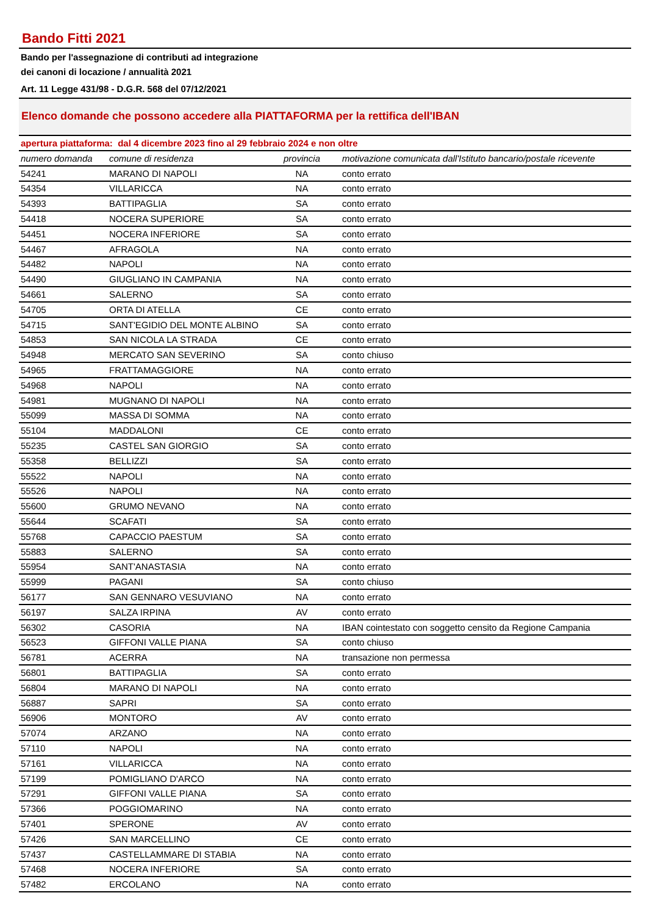Bando Fitti 2021
Bando per l'assegnazione di contributi ad integrazione
dei canoni di locazione / annualità 2021
Art. 11 Legge 431/98 - D.G.R. 568 del 07/12/2021
Elenco domande che possono accedere alla PIATTAFORMA per la rettifica dell'IBAN
apertura piattaforma: dal 4 dicembre 2023 fino al 29 febbraio 2024 e non oltre
| numero domanda | comune di residenza | provincia | motivazione comunicata dall'Istituto bancario/postale ricevente |
| --- | --- | --- | --- |
| 54241 | MARANO DI NAPOLI | NA | conto errato |
| 54354 | VILLARICCA | NA | conto errato |
| 54393 | BATTIPAGLIA | SA | conto errato |
| 54418 | NOCERA SUPERIORE | SA | conto errato |
| 54451 | NOCERA INFERIORE | SA | conto errato |
| 54467 | AFRAGOLA | NA | conto errato |
| 54482 | NAPOLI | NA | conto errato |
| 54490 | GIUGLIANO IN CAMPANIA | NA | conto errato |
| 54661 | SALERNO | SA | conto errato |
| 54705 | ORTA DI ATELLA | CE | conto errato |
| 54715 | SANT'EGIDIO DEL MONTE ALBINO | SA | conto errato |
| 54853 | SAN NICOLA LA STRADA | CE | conto errato |
| 54948 | MERCATO SAN SEVERINO | SA | conto chiuso |
| 54965 | FRATTAMAGGIORE | NA | conto errato |
| 54968 | NAPOLI | NA | conto errato |
| 54981 | MUGNANO DI NAPOLI | NA | conto errato |
| 55099 | MASSA DI SOMMA | NA | conto errato |
| 55104 | MADDALONI | CE | conto errato |
| 55235 | CASTEL SAN GIORGIO | SA | conto errato |
| 55358 | BELLIZZI | SA | conto errato |
| 55522 | NAPOLI | NA | conto errato |
| 55526 | NAPOLI | NA | conto errato |
| 55600 | GRUMO NEVANO | NA | conto errato |
| 55644 | SCAFATI | SA | conto errato |
| 55768 | CAPACCIO PAESTUM | SA | conto errato |
| 55883 | SALERNO | SA | conto errato |
| 55954 | SANT'ANASTASIA | NA | conto errato |
| 55999 | PAGANI | SA | conto chiuso |
| 56177 | SAN GENNARO VESUVIANO | NA | conto errato |
| 56197 | SALZA IRPINA | AV | conto errato |
| 56302 | CASORIA | NA | IBAN cointestato con soggetto censito da Regione Campania |
| 56523 | GIFFONI VALLE PIANA | SA | conto chiuso |
| 56781 | ACERRA | NA | transazione non permessa |
| 56801 | BATTIPAGLIA | SA | conto errato |
| 56804 | MARANO DI NAPOLI | NA | conto errato |
| 56887 | SAPRI | SA | conto errato |
| 56906 | MONTORO | AV | conto errato |
| 57074 | ARZANO | NA | conto errato |
| 57110 | NAPOLI | NA | conto errato |
| 57161 | VILLARICCA | NA | conto errato |
| 57199 | POMIGLIANO D'ARCO | NA | conto errato |
| 57291 | GIFFONI VALLE PIANA | SA | conto errato |
| 57366 | POGGIOMARINO | NA | conto errato |
| 57401 | SPERONE | AV | conto errato |
| 57426 | SAN MARCELLINO | CE | conto errato |
| 57437 | CASTELLAMMARE DI STABIA | NA | conto errato |
| 57468 | NOCERA INFERIORE | SA | conto errato |
| 57482 | ERCOLANO | NA | conto errato |